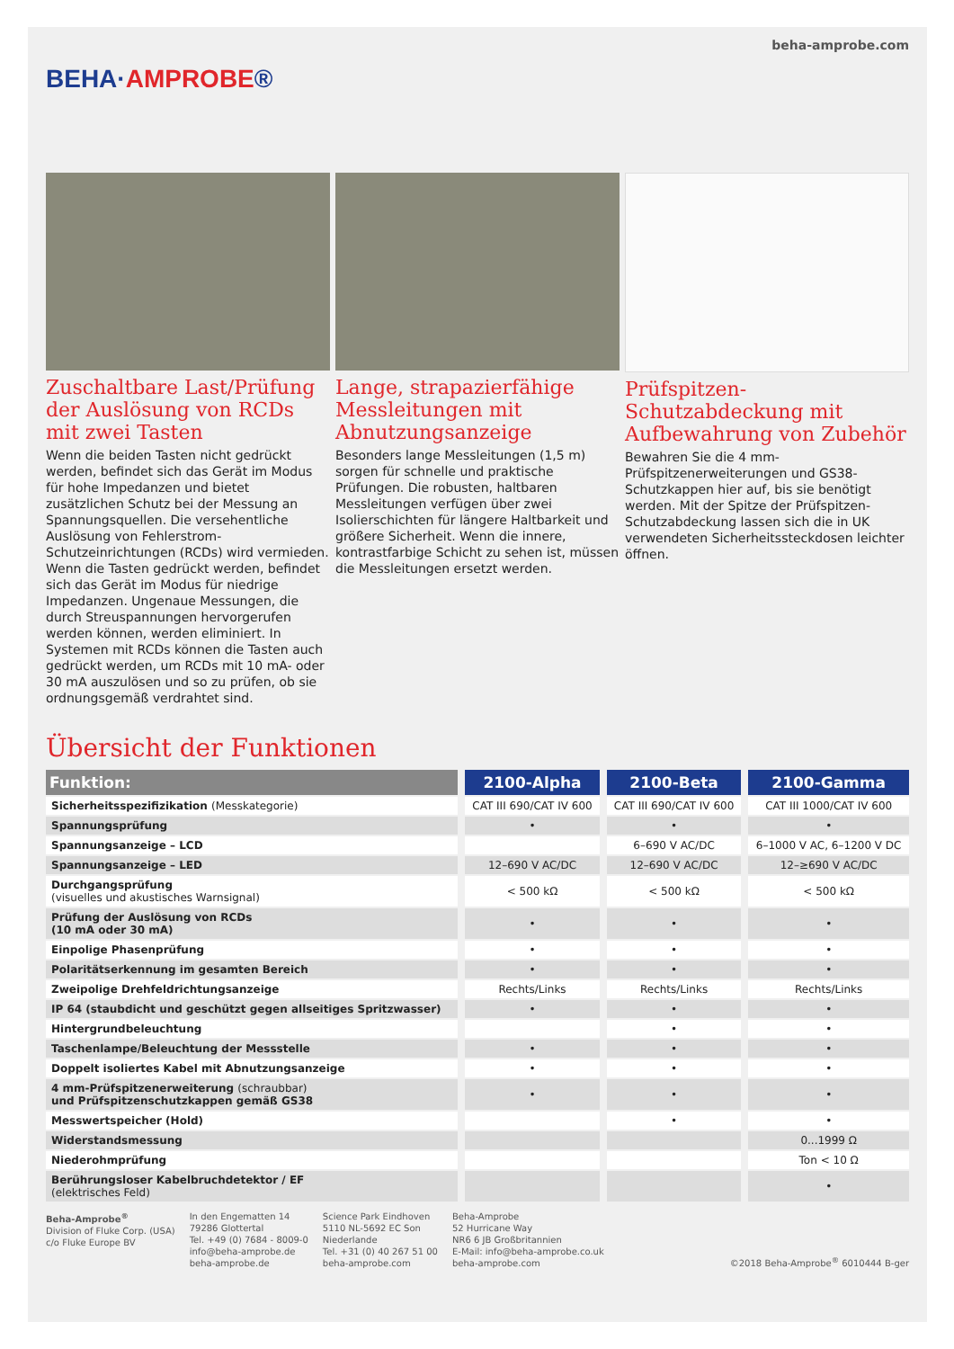BEHA·AMPROBE®
beha-amprobe.com
Zuschaltbare Last/Prüfung der Auslösung von RCDs mit zwei Tasten
Wenn die beiden Tasten nicht gedrückt werden, befindet sich das Gerät im Modus für hohe Impedanzen und bietet zusätzlichen Schutz bei der Messung an Spannungsquellen. Die versehentliche Auslösung von Fehlerstrom-Schutzeinrichtungen (RCDs) wird vermieden. Wenn die Tasten gedrückt werden, befindet sich das Gerät im Modus für niedrige Impedanzen. Ungenaue Messungen, die durch Streuspannungen hervorgerufen werden können, werden eliminiert. In Systemen mit RCDs können die Tasten auch gedrückt werden, um RCDs mit 10 mA- oder 30 mA auszulösen und so zu prüfen, ob sie ordnungsgemäß verdrahtet sind.
Lange, strapazierfähige Messleitungen mit Abnutzungsanzeige
Besonders lange Messleitungen (1,5 m) sorgen für schnelle und praktische Prüfungen. Die robusten, haltbaren Messleitungen verfügen über zwei Isolierschichten für längere Haltbarkeit und größere Sicherheit. Wenn die innere, kontrastfarbige Schicht zu sehen ist, müssen die Messleitungen ersetzt werden.
Prüfspitzen-Schutzabdeckung mit Aufbewahrung von Zubehör
Bewahren Sie die 4 mm-Prüfspitzenerweiterungen und GS38-Schutzkappen hier auf, bis sie benötigt werden. Mit der Spitze der Prüfspitzen-Schutzabdeckung lassen sich die in UK verwendeten Sicherheitssteckdosen leichter öffnen.
Übersicht der Funktionen
| Funktion: | 2100-Alpha | 2100-Beta | 2100-Gamma |
| --- | --- | --- | --- |
| Sicherheitsspezifizikation (Messkategorie) | CAT III 690/CAT IV 600 | CAT III 690/CAT IV 600 | CAT III 1000/CAT IV 600 |
| Spannungsprüfung | • | • | • |
| Spannungsanzeige – LCD | | 6–690 V AC/DC | 6–1000 V AC, 6–1200 V DC |
| Spannungsanzeige – LED | 12–690 V AC/DC | 12–690 V AC/DC | 12–≥690 V AC/DC |
| Durchgangsprüfung (visuelles und akustisches Warnsignal) | < 500 kΩ | < 500 kΩ | < 500 kΩ |
| Prüfung der Auslösung von RCDs (10 mA oder 30 mA) | • | • | • |
| Einpolige Phasenprüfung | • | • | • |
| Polaritätserkennung im gesamten Bereich | • | • | • |
| Zweipolige Drehfeldrichtungsanzeige | Rechts/Links | Rechts/Links | Rechts/Links |
| IP 64 (staubdicht und geschützt gegen allseitiges Spritzwasser) | • | • | • |
| Hintergrundbeleuchtung | | • | • |
| Taschenlampe/Beleuchtung der Messstelle | • | • | • |
| Doppelt isoliertes Kabel mit Abnutzungsanzeige | • | • | • |
| 4 mm-Prüfspitzenerweiterung (schraubbar) und Prüfspitzenschutzkappen gemäß GS38 | • | • | • |
| Messwertspeicher (Hold) | | • | • |
| Widerstandsmessung | | | 0...1999 Ω |
| Niederohmprüfung | | | Ton < 10 Ω |
| Berührungsloser Kabelbruchdetektor / EF (elektrisches Feld) | | | • |
Beha-Amprobe<sup>®</sup>
Division of Fluke Corp. (USA)
c/o Fluke Europe BV
In den Engematten 14
79286 Glottertal
Tel. +49 (0) 7684 - 8009-0
info@beha-amprobe.de
beha-amprobe.de
Science Park Eindhoven
5110 NL-5692 EC Son
Niederlande
Tel. +31 (0) 40 267 51 00
beha-amprobe.com
Beha-Amprobe
52 Hurricane Way
NR6 6 JB Großbritannien
E-Mail: info@beha-amprobe.co.uk
beha-amprobe.com
©2018 Beha-Amprobe<sup>®</sup> 6010444 B-ger